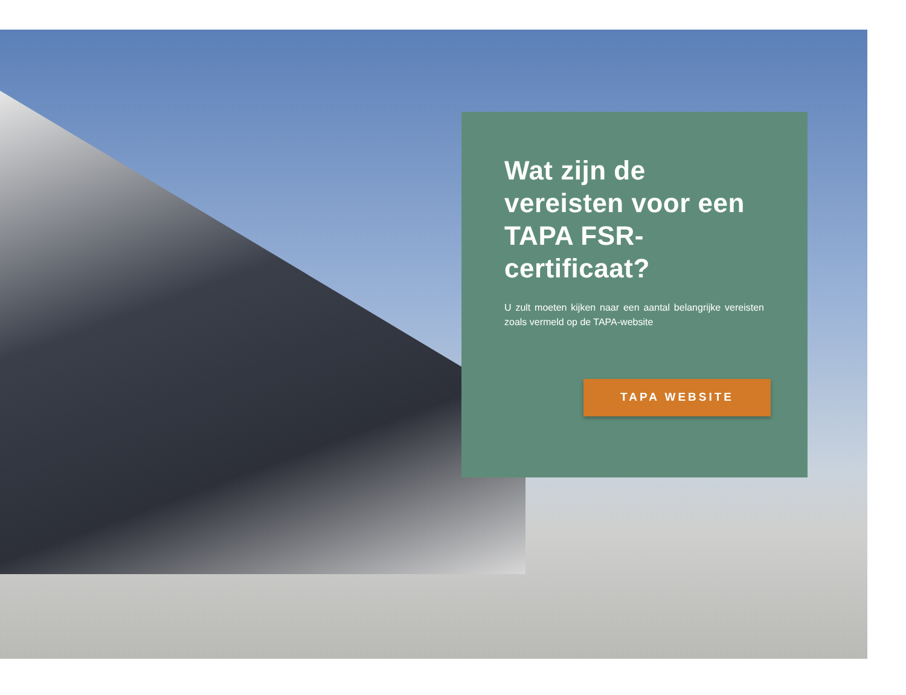Wat zijn de vereisten voor een TAPA FSR-certificaat?
U zult moeten kijken naar een aantal belangrijke vereisten zoals vermeld op de TAPA-website
TAPA WEBSITE